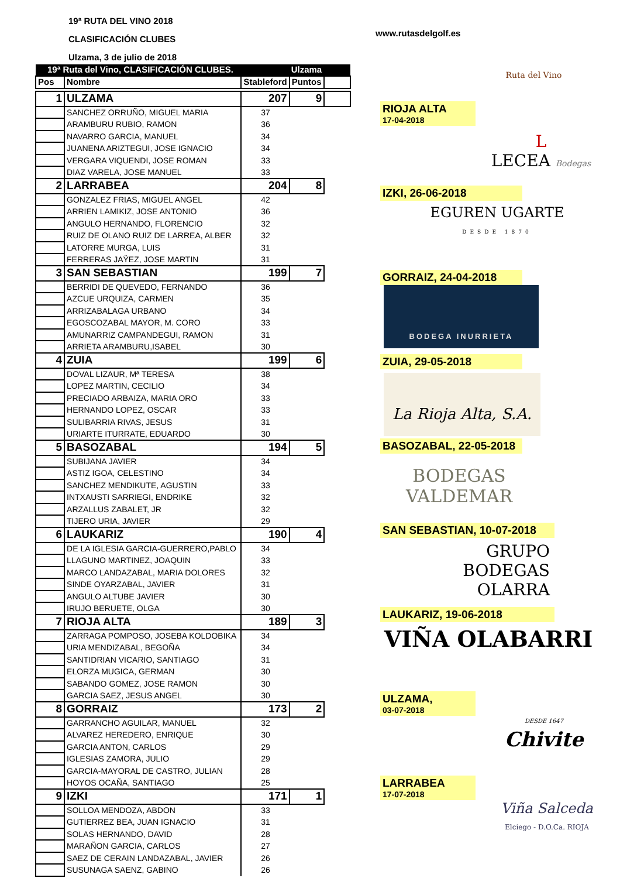19ª RUTA DEL VINO 2018
CLASIFICACIÓN CLUBES
Ulzama, 3 de julio de 2018
www.rutasdelgolf.es
Ruta del Vino
| 19ª Ruta del Vino, CLASIFICACIÓN CLUBES. | | | Ulzama | |
| --- | --- | --- | --- | --- |
| Pos | Nombre | Stableford | Puntos | |
| 1 | ULZAMA | 207 | 9 | |
| | SANCHEZ ORRUÑO, MIGUEL MARIA | 37 | | |
| | ARAMBURU RUBIO, RAMON | 36 | | |
| | NAVARRO GARCIA, MANUEL | 34 | | |
| | JUANENA ARIZTEGUI, JOSE IGNACIO | 34 | | |
| | VERGARA VIQUENDI, JOSE ROMAN | 33 | | |
| | DIAZ VARELA, JOSE MANUEL | 33 | | |
| 2 | LARRABEA | 204 | 8 | |
| | GONZALEZ FRIAS, MIGUEL ANGEL | 42 | | |
| | ARRIEN LAMIKIZ, JOSE ANTONIO | 36 | | |
| | ANGULO HERNANDO, FLORENCIO | 32 | | |
| | RUIZ DE OLANO RUIZ DE LARREA, ALBER | 32 | | |
| | LATORRE MURGA, LUIS | 31 | | |
| | FERRERAS JAŸEZ, JOSE MARTIN | 31 | | |
| 3 | SAN SEBASTIAN | 199 | 7 | |
| | BERRIDI DE QUEVEDO, FERNANDO | 36 | | |
| | AZCUE URQUIZA, CARMEN | 35 | | |
| | ARRIZABALAGA URBANO | 34 | | |
| | EGOSCOZABAL MAYOR, M. CORO | 33 | | |
| | AMUNARRIZ CAMPANDEGUI, RAMON | 31 | | |
| | ARRIETA ARAMBURU,ISABEL | 30 | | |
| 4 | ZUIA | 199 | 6 | |
| | DOVAL LIZAUR, Mª TERESA | 38 | | |
| | LOPEZ MARTIN, CECILIO | 34 | | |
| | PRECIADO ARBAIZA, MARIA ORO | 33 | | |
| | HERNANDO LOPEZ, OSCAR | 33 | | |
| | SULIBARRIA RIVAS, JESUS | 31 | | |
| | URIARTE ITURRATE, EDUARDO | 30 | | |
| 5 | BASOZABAL | 194 | 5 | |
| | SUBIJANA JAVIER | 34 | | |
| | ASTIZ IGOA, CELESTINO | 34 | | |
| | SANCHEZ MENDIKUTE, AGUSTIN | 33 | | |
| | INTXAUSTI SARRIEGI, ENDRIKE | 32 | | |
| | ARZALLUS ZABALET, JR | 32 | | |
| | TIJERO URIA, JAVIER | 29 | | |
| 6 | LAUKARIZ | 190 | 4 | |
| | DE LA IGLESIA GARCIA-GUERRERO,PABLO | 34 | | |
| | LLAGUNO MARTINEZ, JOAQUIN | 33 | | |
| | MARCO LANDAZABAL, MARIA DOLORES | 32 | | |
| | SINDE OYARZABAL, JAVIER | 31 | | |
| | ANGULO ALTUBE JAVIER | 30 | | |
| | IRUJO BERUETE, OLGA | 30 | | |
| 7 | RIOJA ALTA | 189 | 3 | |
| | ZARRAGA POMPOSO, JOSEBA KOLDOBIKA | 34 | | |
| | URIA MENDIZABAL, BEGOÑA | 34 | | |
| | SANTIDRIAN VICARIO, SANTIAGO | 31 | | |
| | ELORZA MUGICA, GERMAN | 30 | | |
| | SABANDO GOMEZ, JOSE RAMON | 30 | | |
| | GARCIA SAEZ, JESUS ANGEL | 30 | | |
| 8 | GORRAIZ | 173 | 2 | |
| | GARRANCHO AGUILAR, MANUEL | 32 | | |
| | ALVAREZ HEREDERO, ENRIQUE | 30 | | |
| | GARCIA ANTON, CARLOS | 29 | | |
| | IGLESIAS ZAMORA, JULIO | 29 | | |
| | GARCIA-MAYORAL DE CASTRO, JULIAN | 28 | | |
| | HOYOS OCAÑA, SANTIAGO | 25 | | |
| 9 | IZKI | 171 | 1 | |
| | SOLLOA MENDOZA, ABDON | 33 | | |
| | GUTIERREZ BEA, JUAN IGNACIO | 31 | | |
| | SOLAS HERNANDO, DAVID | 28 | | |
| | MARAÑON GARCIA, CARLOS | 27 | | |
| | SAEZ DE CERAIN LANDAZABAL, JAVIER | 26 | | |
| | SUSUNAGA SAENZ, GABINO | 26 | | |
RIOJA ALTA 17-04-2018
L
LECEA Bodegas
IZKI, 26-06-2018
EGUREN UGARTE
DESDE 1870
GORRAIZ, 24-04-2018
BODEGA INURRIETA
ZUIA, 29-05-2018
La Rioja Alta, S.A.
BASOZABAL, 22-05-2018
BODEGAS
VALDEMAR
SAN SEBASTIAN, 10-07-2018
GRUPO
BODEGAS
OLARRA
LAUKARIZ, 19-06-2018
VIÑA OLABARRI
ULZAMA, 03-07-2018
DESDE 1647
Chivite
LARRABEA 17-07-2018
Viña Salceda
Elciego - D.O.Ca. RIOJA